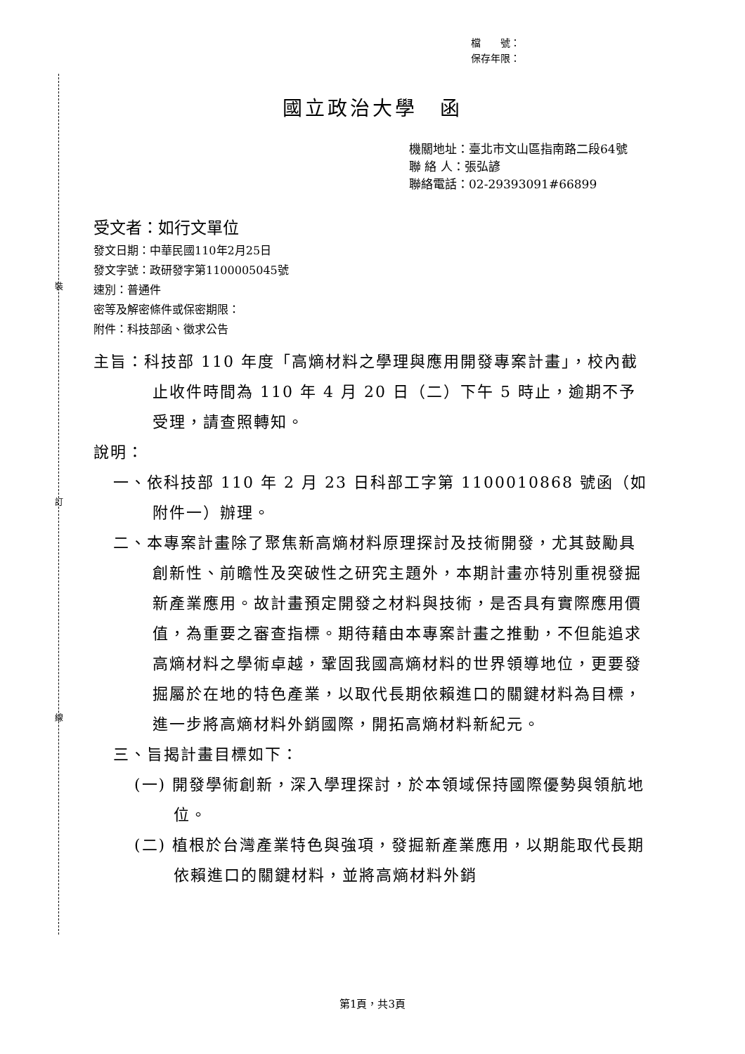裝
訂
線
檔　　號：
保存年限：
國立政治大學　函
機關地址：臺北市文山區指南路二段64號
聯 絡 人：張弘諺
聯絡電話：02-29393091#66899
受文者：如行文單位
發文日期：中華民國110年2月25日
發文字號：政研發字第1100005045號
速別：普通件
密等及解密條件或保密期限：
附件：科技部函、徵求公告
主旨：科技部 110 年度「高熵材料之學理與應用開發專案計畫」，校內截止收件時間為 110 年 4 月 20 日（二）下午 5 時止，逾期不予受理，請查照轉知。
說明：
一、依科技部 110 年 2 月 23 日科部工字第 1100010868 號函（如附件一）辦理。
二、本專案計畫除了聚焦新高熵材料原理探討及技術開發，尤其鼓勵具創新性、前瞻性及突破性之研究主題外，本期計畫亦特別重視發掘新產業應用。故計畫預定開發之材料與技術，是否具有實際應用價值，為重要之審查指標。期待藉由本專案計畫之推動，不但能追求高熵材料之學術卓越，鞏固我國高熵材料的世界領導地位，更要發掘屬於在地的特色產業，以取代長期依賴進口的關鍵材料為目標，進一步將高熵材料外銷國際，開拓高熵材料新紀元。
三、旨揭計畫目標如下：
(一) 開發學術創新，深入學理探討，於本領域保持國際優勢與領航地位。
(二) 植根於台灣產業特色與強項，發掘新產業應用，以期能取代長期依賴進口的關鍵材料，並將高熵材料外銷
第1頁，共3頁